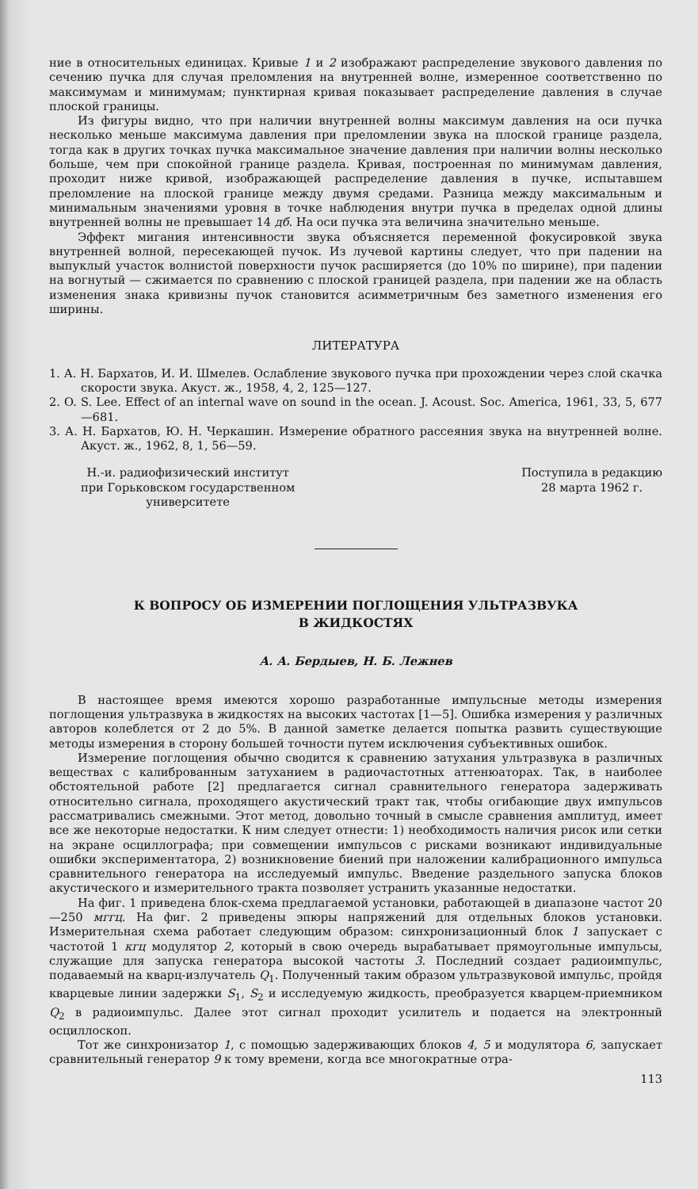ние в относительных единицах. Кривые 1 и 2 изображают распределение звукового давления по сечению пучка для случая преломления на внутренней волне, измеренное соответственно по максимумам и минимумам; пунктирная кривая показывает распределение давления в случае плоской границы.
Из фигуры видно, что при наличии внутренней волны максимум давления на оси пучка несколько меньше максимума давления при преломлении звука на плоской границе раздела, тогда как в других точках пучка максимальное значение давления при наличии волны несколько больше, чем при спокойной границе раздела. Кривая, построенная по минимумам давления, проходит ниже кривой, изображающей распределение давления в пучке, испытавшем преломление на плоской границе между двумя средами. Разница между максимальным и минимальным значениями уровня в точке наблюдения внутри пучка в пределах одной длины внутренней волны не превышает 14 дб. На оси пучка эта величина значительно меньше.
Эффект мигания интенсивности звука объясняется переменной фокусировкой звука внутренней волной, пересекающей пучок. Из лучевой картины следует, что при падении на выпуклый участок волнистой поверхности пучок расширяется (до 10% по ширине), при падении на вогнутый — сжимается по сравнению с плоской границей раздела, при падении же на область изменения знака кривизны пучок становится асимметричным без заметного изменения его ширины.
ЛИТЕРАТУРА
1. А. Н. Бархатов, И. И. Шмелев. Ослабление звукового пучка при прохождении через слой скачка скорости звука. Акуст. ж., 1958, 4, 2, 125—127.
2. O. S. Lee. Effect of an internal wave on sound in the ocean. J. Acoust. Soc. America, 1961, 33, 5, 677—681.
3. А. Н. Бархатов, Ю. Н. Черкашин. Измерение обратного рассеяния звука на внутренней волне. Акуст. ж., 1962, 8, 1, 56—59.
Н.-и. радиофизический институт
при Горьковском государственном
университете
Поступила в редакцию
28 марта 1962 г.
К ВОПРОСУ ОБ ИЗМЕРЕНИИ ПОГЛОЩЕНИЯ УЛЬТРАЗВУКА
В ЖИДКОСТЯХ
А. А. Бердыев, Н. Б. Лежнев
В настоящее время имеются хорошо разработанные импульсные методы измерения поглощения ультразвука в жидкостях на высоких частотах [1—5]. Ошибка измерения у различных авторов колеблется от 2 до 5%. В данной заметке делается попытка развить существующие методы измерения в сторону большей точности путем исключения субъективных ошибок.
Измерение поглощения обычно сводится к сравнению затухания ультразвука в различных веществах с калиброванным затуханием в радиочастотных аттенюаторах. Так, в наиболее обстоятельной работе [2] предлагается сигнал сравнительного генератора задерживать относительно сигнала, проходящего акустический тракт так, чтобы огибающие двух импульсов рассматривались смежными. Этот метод, довольно точный в смысле сравнения амплитуд, имеет все же некоторые недостатки. К ним следует отнести: 1) необходимость наличия рисок или сетки на экране осциллографа; при совмещении импульсов с рисками возникают индивидуальные ошибки экспериментатора, 2) возникновение биений при наложении калибрационного импульса сравнительного генератора на исследуемый импульс. Введение раздельного запуска блоков акустического и измерительного тракта позволяет устранить указанные недостатки.
На фиг. 1 приведена блок-схема предлагаемой установки, работающей в диапазоне частот 20—250 мггц. На фиг. 2 приведены эпюры напряжений для отдельных блоков установки. Измерительная схема работает следующим образом: синхронизационный блок 1 запускает с частотой 1 кгц модулятор 2, который в свою очередь вырабатывает прямоугольные импульсы, служащие для запуска генератора высокой частоты 3. Последний создает радиоимпульс, подаваемый на кварц-излучатель Q<sub>1</sub>. Полученный таким образом ультразвуковой импульс, пройдя кварцевые линии задержки S<sub>1</sub>, S<sub>2</sub> и исследуемую жидкость, преобразуется кварцем-приемником Q<sub>2</sub> в радиоимпульс. Далее этот сигнал проходит усилитель и подается на электронный осциллоскоп.
Тот же синхронизатор 1, с помощью задерживающих блоков 4, 5 и модулятора 6, запускает сравнительный генератор 9 к тому времени, когда все многократные отра-
113